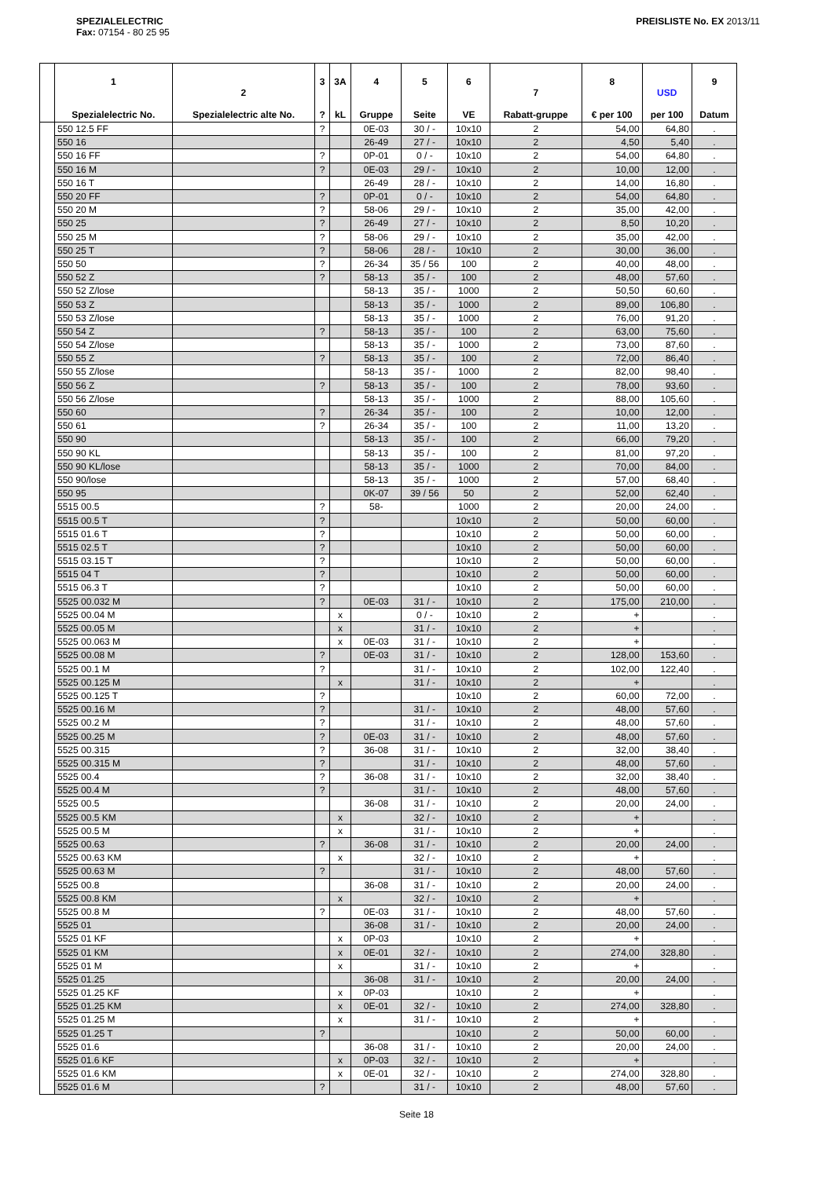SPEZIALELECTRIC
Fax: 07154 - 80 25 95
PREISLISTE No. EX 2013/11
| | 1 Spezialelectric No. | 2 Spezialelectric alte No. | 3 ? | 3A kL | 4 Gruppe | 5 Seite | 6 VE | 7 Rabatt-gruppe | 8 € per 100 | USD per 100 | 9 Datum |
| --- | --- | --- | --- | --- | --- | --- | --- | --- | --- | --- | --- |
| | 550 12.5 FF | | ? | | 0E-03 | 30 / - | 10x10 | 2 | 54,00 | 64,80 | . |
| | 550 16 | | | | 26-49 | 27 / - | 10x10 | 2 | 4,50 | 5,40 | . |
| | 550 16 FF | | ? | | 0P-01 | 0 / - | 10x10 | 2 | 54,00 | 64,80 | . |
| | 550 16 M | | ? | | 0E-03 | 29 / - | 10x10 | 2 | 10,00 | 12,00 | . |
| | 550 16 T | | | | 26-49 | 28 / - | 10x10 | 2 | 14,00 | 16,80 | . |
| | 550 20 FF | | ? | | 0P-01 | 0 / - | 10x10 | 2 | 54,00 | 64,80 | . |
| | 550 20 M | | ? | | 58-06 | 29 / - | 10x10 | 2 | 35,00 | 42,00 | . |
| | 550 25 | | ? | | 26-49 | 27 / - | 10x10 | 2 | 8,50 | 10,20 | . |
| | 550 25 M | | ? | | 58-06 | 29 / - | 10x10 | 2 | 35,00 | 42,00 | . |
| | 550 25 T | | ? | | 58-06 | 28 / - | 10x10 | 2 | 30,00 | 36,00 | . |
| | 550 50 | | ? | | 26-34 | 35 / 56 | 100 | 2 | 40,00 | 48,00 | . |
| | 550 52 Z | | ? | | 58-13 | 35 / - | 100 | 2 | 48,00 | 57,60 | . |
| | 550 52 Z/lose | | | | 58-13 | 35 / - | 1000 | 2 | 50,50 | 60,60 | . |
| | 550 53 Z | | | | 58-13 | 35 / - | 1000 | 2 | 89,00 | 106,80 | . |
| | 550 53 Z/lose | | | | 58-13 | 35 / - | 1000 | 2 | 76,00 | 91,20 | . |
| | 550 54 Z | | ? | | 58-13 | 35 / - | 100 | 2 | 63,00 | 75,60 | . |
| | 550 54 Z/lose | | | | 58-13 | 35 / - | 1000 | 2 | 73,00 | 87,60 | . |
| | 550 55 Z | | ? | | 58-13 | 35 / - | 100 | 2 | 72,00 | 86,40 | . |
| | 550 55 Z/lose | | | | 58-13 | 35 / - | 1000 | 2 | 82,00 | 98,40 | . |
| | 550 56 Z | | ? | | 58-13 | 35 / - | 100 | 2 | 78,00 | 93,60 | . |
| | 550 56 Z/lose | | | | 58-13 | 35 / - | 1000 | 2 | 88,00 | 105,60 | . |
| | 550 60 | | ? | | 26-34 | 35 / - | 100 | 2 | 10,00 | 12,00 | . |
| | 550 61 | | ? | | 26-34 | 35 / - | 100 | 2 | 11,00 | 13,20 | . |
| | 550 90 | | | | 58-13 | 35 / - | 100 | 2 | 66,00 | 79,20 | . |
| | 550 90 KL | | | | 58-13 | 35 / - | 100 | 2 | 81,00 | 97,20 | . |
| | 550 90 KL/lose | | | | 58-13 | 35 / - | 1000 | 2 | 70,00 | 84,00 | . |
| | 550 90/lose | | | | 58-13 | 35 / - | 1000 | 2 | 57,00 | 68,40 | . |
| | 550 95 | | | | 0K-07 | 39 / 56 | 50 | 2 | 52,00 | 62,40 | . |
| | 5515 00.5 | | ? | | 58- | | 1000 | 2 | 20,00 | 24,00 | . |
| | 5515 00.5 T | | ? | | | | 10x10 | 2 | 50,00 | 60,00 | . |
| | 5515 01.6 T | | ? | | | | 10x10 | 2 | 50,00 | 60,00 | . |
| | 5515 02.5 T | | ? | | | | 10x10 | 2 | 50,00 | 60,00 | . |
| | 5515 03.15 T | | ? | | | | 10x10 | 2 | 50,00 | 60,00 | . |
| | 5515 04 T | | ? | | | | 10x10 | 2 | 50,00 | 60,00 | . |
| | 5515 06.3 T | | ? | | | | 10x10 | 2 | 50,00 | 60,00 | . |
| | 5525 00.032 M | | ? | | 0E-03 | 31 / - | 10x10 | 2 | 175,00 | 210,00 | . |
| | 5525 00.04 M | | | x | | 0 / - | 10x10 | 2 | + | | . |
| | 5525 00.05 M | | | x | | 31 / - | 10x10 | 2 | + | | . |
| | 5525 00.063 M | | | x | 0E-03 | 31 / - | 10x10 | 2 | + | | . |
| | 5525 00.08 M | | ? | | 0E-03 | 31 / - | 10x10 | 2 | 128,00 | 153,60 | . |
| | 5525 00.1 M | | ? | | | 31 / - | 10x10 | 2 | 102,00 | 122,40 | . |
| | 5525 00.125 M | | | x | | 31 / - | 10x10 | 2 | + | | . |
| | 5525 00.125 T | | ? | | | | 10x10 | 2 | 60,00 | 72,00 | . |
| | 5525 00.16 M | | ? | | | 31 / - | 10x10 | 2 | 48,00 | 57,60 | . |
| | 5525 00.2 M | | ? | | | 31 / - | 10x10 | 2 | 48,00 | 57,60 | . |
| | 5525 00.25 M | | ? | | 0E-03 | 31 / - | 10x10 | 2 | 48,00 | 57,60 | . |
| | 5525 00.315 | | ? | | 36-08 | 31 / - | 10x10 | 2 | 32,00 | 38,40 | . |
| | 5525 00.315 M | | ? | | | 31 / - | 10x10 | 2 | 48,00 | 57,60 | . |
| | 5525 00.4 | | ? | | 36-08 | 31 / - | 10x10 | 2 | 32,00 | 38,40 | . |
| | 5525 00.4 M | | ? | | | 31 / - | 10x10 | 2 | 48,00 | 57,60 | . |
| | 5525 00.5 | | | | 36-08 | 31 / - | 10x10 | 2 | 20,00 | 24,00 | . |
| | 5525 00.5 KM | | | x | | 32 / - | 10x10 | 2 | + | | . |
| | 5525 00.5 M | | | x | | 31 / - | 10x10 | 2 | + | | . |
| | 5525 00.63 | | ? | | 36-08 | 31 / - | 10x10 | 2 | 20,00 | 24,00 | . |
| | 5525 00.63 KM | | | x | | 32 / - | 10x10 | 2 | + | | . |
| | 5525 00.63 M | | ? | | | 31 / - | 10x10 | 2 | 48,00 | 57,60 | . |
| | 5525 00.8 | | | | 36-08 | 31 / - | 10x10 | 2 | 20,00 | 24,00 | . |
| | 5525 00.8 KM | | | x | | 32 / - | 10x10 | 2 | + | | . |
| | 5525 00.8 M | | ? | | 0E-03 | 31 / - | 10x10 | 2 | 48,00 | 57,60 | . |
| | 5525 01 | | | | 36-08 | 31 / - | 10x10 | 2 | 20,00 | 24,00 | . |
| | 5525 01 KF | | | x | 0P-03 | | 10x10 | 2 | + | | . |
| | 5525 01 KM | | | x | 0E-01 | 32 / - | 10x10 | 2 | 274,00 | 328,80 | . |
| | 5525 01 M | | | x | | 31 / - | 10x10 | 2 | + | | . |
| | 5525 01.25 | | | | 36-08 | 31 / - | 10x10 | 2 | 20,00 | 24,00 | . |
| | 5525 01.25 KF | | | x | 0P-03 | | 10x10 | 2 | + | | . |
| | 5525 01.25 KM | | | x | 0E-01 | 32 / - | 10x10 | 2 | 274,00 | 328,80 | . |
| | 5525 01.25 M | | | x | | 31 / - | 10x10 | 2 | + | | . |
| | 5525 01.25 T | | ? | | | | 10x10 | 2 | 50,00 | 60,00 | . |
| | 5525 01.6 | | | | 36-08 | 31 / - | 10x10 | 2 | 20,00 | 24,00 | . |
| | 5525 01.6 KF | | | x | 0P-03 | 32 / - | 10x10 | 2 | + | | . |
| | 5525 01.6 KM | | | x | 0E-01 | 32 / - | 10x10 | 2 | 274,00 | 328,80 | . |
| | 5525 01.6 M | | ? | | | 31 / - | 10x10 | 2 | 48,00 | 57,60 | . |
Seite 18